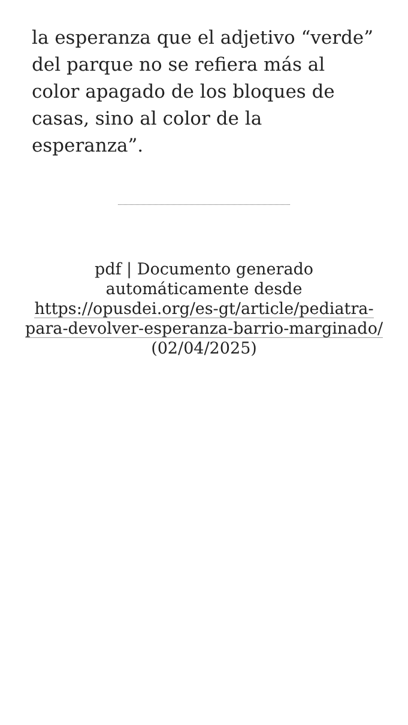la esperanza que el adjetivo “verde” del parque no se refiera más al color apagado de los bloques de casas, sino al color de la esperanza”.
pdf | Documento generado automáticamente desde https://opusdei.org/es-gt/article/pediatra-para-devolver-esperanza-barrio-marginado/ (02/04/2025)